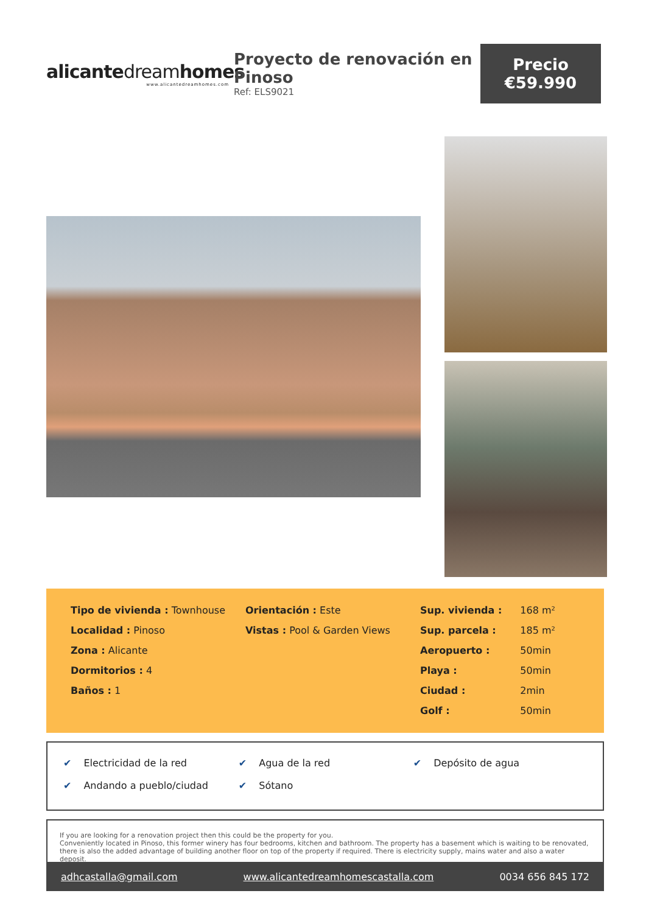alicantedreamhomes
www.alicantedreamhomes.com
Proyecto de renovación en Pinoso
Ref: ELS9021
Precio
€59.990
Tipo de vivienda : Townhouse
Localidad : Pinoso
Zona : Alicante
Dormitorios : 4
Baños : 1
Orientación : Este
Vistas : Pool & Garden Views
| Sup. vivienda : | 168 m² |
| Sup. parcela : | 185 m² |
| Aeropuerto : | 50min |
| Playa : | 50min |
| Ciudad : | 2min |
| Golf : | 50min |
| ✔ Electricidad de la red | ✔ Agua de la red | ✔ Depósito de agua |
| ✔ Andando a pueblo/ciudad | ✔ Sótano | |
If you are looking for a renovation project then this could be the property for you.
Conveniently located in Pinoso, this former winery has four bedrooms, kitchen and bathroom. The property has a basement which is waiting to be renovated, there is also the added advantage of building another floor on top of the property if required. There is electricity supply, mains water and also a water deposit.
adhcastalla@gmail.com www.alicantedreamhomescastalla.com 0034 656 845 172